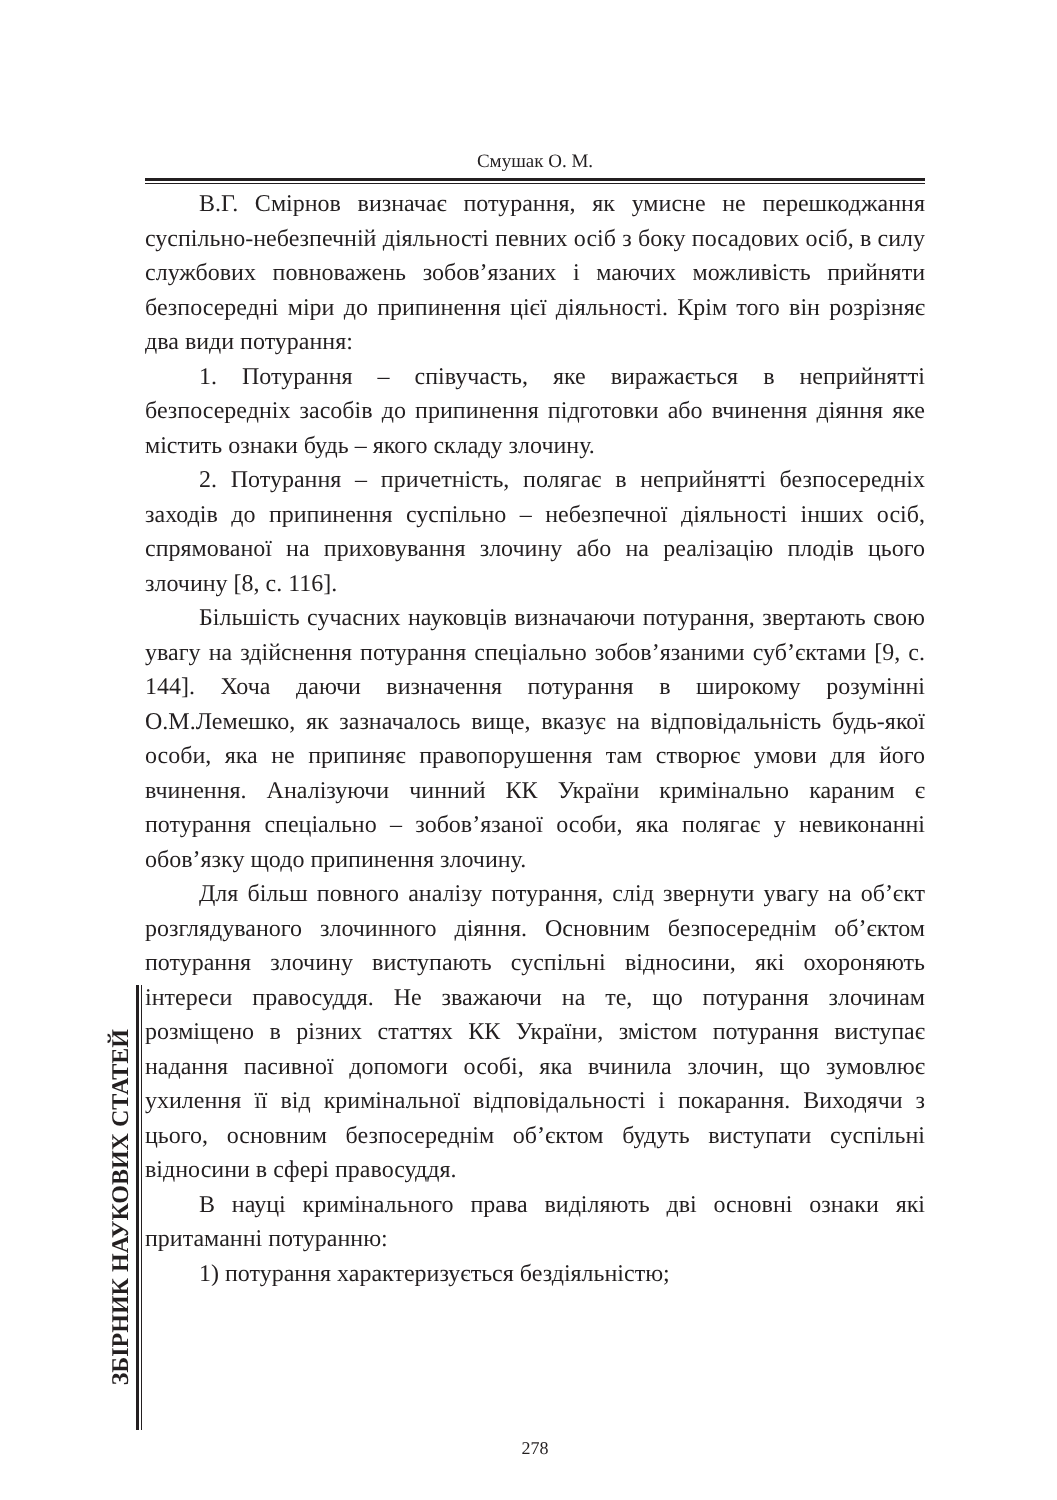Смушак О. М.
В.Г. Смірнов визначає потурання, як умисне не перешкоджання суспільно-небезпечній діяльності певних осіб з боку посадових осіб, в силу службових повноважень зобов’язаних і маючих можливість прийняти безпосередні міри до припинення цієї діяльності. Крім того він розрізняє два види потурання:
1. Потурання – співучасть, яке виражається в неприйнятті безпосередніх засобів до припинення підготовки або вчинення діяння яке містить ознаки будь – якого складу злочину.
2. Потурання – причетність, полягає в неприйнятті безпосередніх заходів до припинення суспільно – небезпечної діяльності інших осіб, спрямованої на приховування злочину або на реалізацію плодів цього злочину [8, с. 116].
Більшість сучасних науковців визначаючи потурання, звертають свою увагу на здійснення потурання спеціально зобов’язаними суб’єктами [9, с. 144]. Хоча даючи визначення потурання в широкому розумінні О.М.Лемешко, як зазначалось вище, вказує на відповідальність будь-якої особи, яка не припиняє правопорушення там створює умови для його вчинення. Аналізуючи чинний КК України кримінально караним є потурання спеціально – зобов’язаної особи, яка полягає у невиконанні обов’язку щодо припинення злочину.
Для більш повного аналізу потурання, слід звернути увагу на об’єкт розглядуваного злочинного діяння. Основним безпосереднім об’єктом потурання злочину виступають суспільні відносини, які охороняють інтереси правосуддя. Не зважаючи на те, що потурання злочинам розміщено в різних статтях КК України, змістом потурання виступає надання пасивної допомоги особі, яка вчинила злочин, що зумовлює ухилення її від кримінальної відповідальності і покарання. Виходячи з цього, основним безпосереднім об’єктом будуть виступати суспільні відносини в сфері правосуддя.
В науці кримінального права виділяють дві основні ознаки які притаманні потуранню:
1) потурання характеризується бездіяльністю;
ЗБІРНИК НАУКОВИХ СТАТЕЙ
278